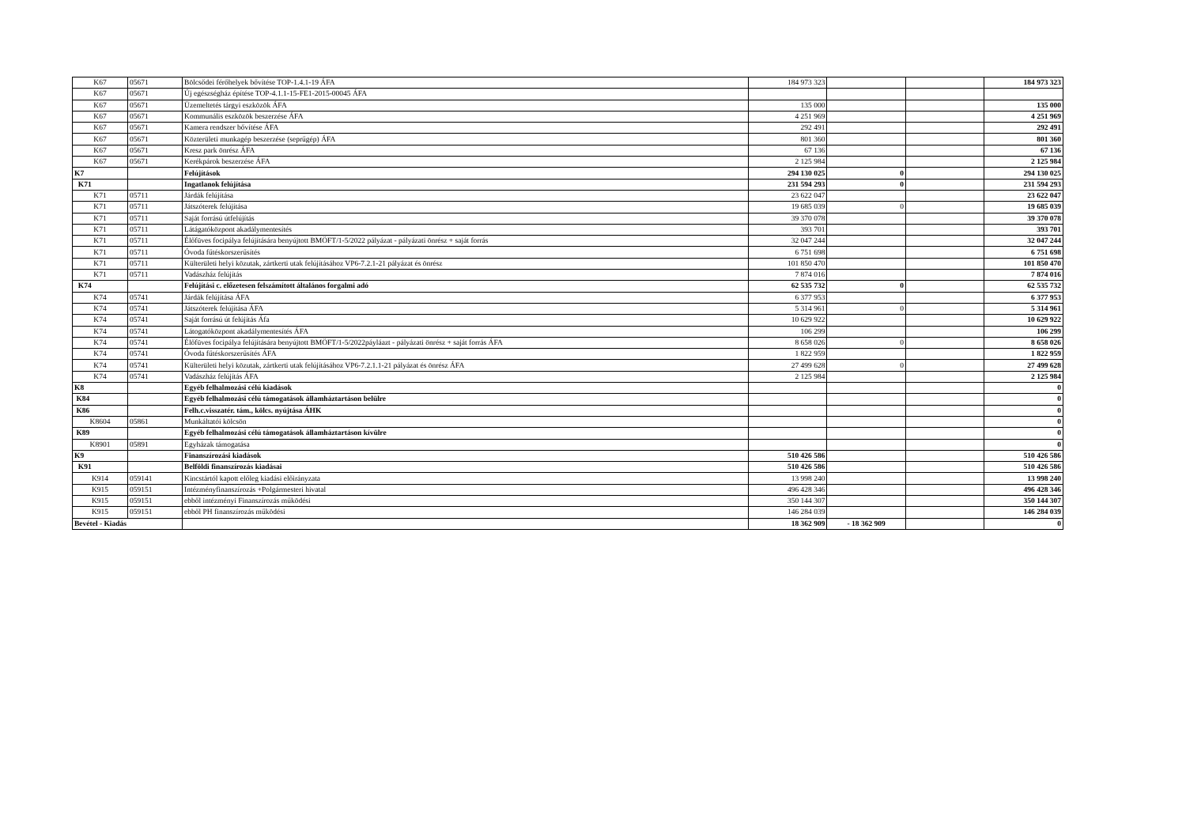| K67 | 05671 | Bölcsődei férőhelyek bővítése TOP-1.4.1-19 ÁFA | 184 973 323 | | | 184 973 323 |
| K67 | 05671 | Új egészségház építése TOP-4.1.1-15-FE1-2015-00045 ÁFA | | | | |
| K67 | 05671 | Üzemeltetés tárgyi eszközök ÁFA | 135 000 | | | 135 000 |
| K67 | 05671 | Kommunális eszközök beszerzése ÁFA | 4 251 969 | | | 4 251 969 |
| K67 | 05671 | Kamera rendszer bővítése ÁFA | 292 491 | | | 292 491 |
| K67 | 05671 | Közterületi munkagép beszerzése (seprűgép) ÁFA | 801 360 | | | 801 360 |
| K67 | 05671 | Kresz park önrész ÁFA | 67 136 | | | 67 136 |
| K67 | 05671 | Kerékpárok beszerzése ÁFA | 2 125 984 | | | 2 125 984 |
| K7 | | Felújítások | 294 130 025 | 0 | | 294 130 025 |
| K71 | | Ingatlanok felújítása | 231 594 293 | 0 | | 231 594 293 |
| K71 | 05711 | Járdák felújítása | 23 622 047 | | | 23 622 047 |
| K71 | 05711 | Játszóterek felújítása | 19 685 039 | 0 | | 19 685 039 |
| K71 | 05711 | Saját forrású útfelújítás | 39 370 078 | | | 39 370 078 |
| K71 | 05711 | Látágatóközpont akadálymentesítés | 393 701 | | | 393 701 |
| K71 | 05711 | Élőfüves focipálya felújítására benyújtott BMÖFT/1-5/2022 pályázat - pályázati önrész + saját forrás | 32 047 244 | | | 32 047 244 |
| K71 | 05711 | Óvoda fűtéskorszerűsítés | 6 751 698 | | | 6 751 698 |
| K71 | 05711 | Külterületi helyi közutak, zártkerti utak felújításához VP6-7.2.1-21 pályázat és önrész | 101 850 470 | | | 101 850 470 |
| K71 | 05711 | Vadászház felújítás | 7 874 016 | | | 7 874 016 |
| K74 | | Felújítási c. előzetesen felszámított általános forgalmi adó | 62 535 732 | 0 | | 62 535 732 |
| K74 | 05741 | Járdák felújítása ÁFA | 6 377 953 | | | 6 377 953 |
| K74 | 05741 | Játszóterek felújítása ÁFA | 5 314 961 | 0 | | 5 314 961 |
| K74 | 05741 | Saját forrású út felújítás Áfa | 10 629 922 | | | 10 629 922 |
| K74 | 05741 | Látogatóközpont akadálymentesítés ÁFA | 106 299 | | | 106 299 |
| K74 | 05741 | Élőfüves focipálya felújítására benyújtott BMÖFT/1-5/2022páyláazt - pályázati önrész + saját forrás ÁFA | 8 658 026 | 0 | | 8 658 026 |
| K74 | 05741 | Óvoda fűtéskorszerűsítés ÁFA | 1 822 959 | | | 1 822 959 |
| K74 | 05741 | Külterületi helyi közutak, zártkerti utak felújításához VP6-7.2.1.1-21 pályázat és önrész ÁFA | 27 499 628 | 0 | | 27 499 628 |
| K74 | 05741 | Vadászház felújítás ÁFA | 2 125 984 | | | 2 125 984 |
| K8 | | Egyéb felhalmozási célú kiadások | | | | 0 |
| K84 | | Egyéb felhalmozási célú támogatások államháztartáson belülre | | | | 0 |
| K86 | | Felh.c.visszatér. tám., kölcs. nyújtása ÁHK | | | | 0 |
| K8604 | 05861 | Munkáltatói kölcsön | | | | 0 |
| K89 | | Egyéb felhalmozási célú támogatások államháztartáson kívülre | | | | 0 |
| K8901 | 05891 | Egyházak támogatása | | | | 0 |
| K9 | | Finanszírozási kiadások | 510 426 586 | | | 510 426 586 |
| K91 | | Belföldi finanszírozás kiadásai | 510 426 586 | | | 510 426 586 |
| K914 | 059141 | Kincstártól kapott előleg kiadási előirányzata | 13 998 240 | | | 13 998 240 |
| K915 | 059151 | Intézményfinanszírozás +Polgármesteri hivatal | 496 428 346 | | | 496 428 346 |
| K915 | 059151 | ebből intézményi Finanszírozás működési | 350 144 307 | | | 350 144 307 |
| K915 | 059151 | ebből PH finanszírozás működési | 146 284 039 | | | 146 284 039 |
| Bevétel - Kiadás | | | 18 362 909 | - 18 362 909 | | 0 |